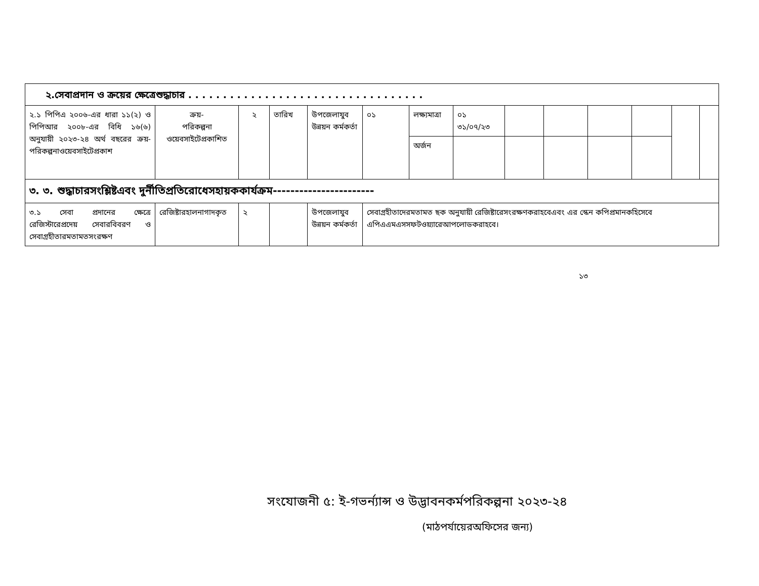| ২.সেবাপ্রদান ও ক্রয়ের ক্ষেত্রেশুদ্ধাচার . . . . . . . . . . . . . . . . . . . . . . . . . . . . . . . . . . | | | | | | | | | | | | | |
| ২.১ পিপিএ ২০০৬-এর ধারা ১১(২) ও পিপিআর ২০০৮-এর বিধি ১৬(৬) অনুযায়ী ২০২৩-২৪ অর্থ বছরের ক্রয়-পরিকল্পনাওয়েবসাইটেপ্রকাশ | ক্রয়- পরিকল্পনা ওয়েবসাইটেপ্রকাশিত | ২ | তারিখ | উপজেলাযুব উন্নয়ন কর্মকর্তা | ০১ | লক্ষ্যমাত্রা | ০১ ৩১/০৭/২৩ | | | | | | |
| | | | | | | অর্জন | | | | | | | |
| ৩. ৩. শুদ্ধাচারসংশ্লিষ্টএবং দুর্নীতিপ্রতিরোধেসহায়ককার্যক্রম----------------------- | | | | | | | | | | | | | |
| ৩.১ সেবা প্রদানের ক্ষেত্রে রেজিস্টারেপ্রদেয় সেবারবিবরণ ও সেবাগ্রহীতারমতামতসংরক্ষণ | রেজিষ্টারহালনাগাদকৃত | ২ | | উপজেলাযুব উন্নয়ন কর্মকর্তা | সেবাগ্রহীতাদেরমতামত ছক অনুযায়ী রেজিষ্টারেসংরক্ষণকরাহবেএবং এর স্কেন কপিপ্রমানকহিসেবে এপিএএমএসসফটওয়্যারেআপলোডকরাহবে। | | | | | | | | |
১৩
সংযোজনী ৫: ই-গভর্ন্যান্স ও উদ্ভাবনকর্মপরিকল্পনা ২০২৩-২৪
(মাঠপর্যায়েরঅফিসের জন্য)